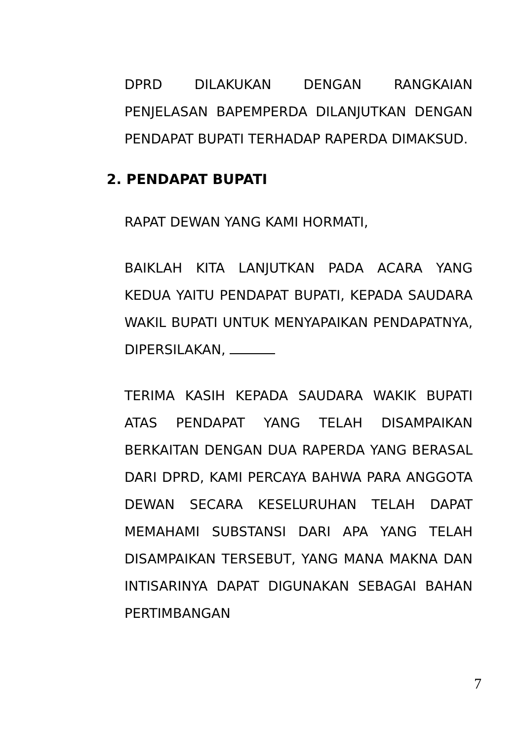DPRD DILAKUKAN DENGAN RANGKAIAN PENJELASAN BAPEMPERDA DILANJUTKAN DENGAN PENDAPAT BUPATI TERHADAP RAPERDA DIMAKSUD.
2. PENDAPAT BUPATI
RAPAT DEWAN YANG KAMI HORMATI,
BAIKLAH KITA LANJUTKAN PADA ACARA YANG KEDUA YAITU PENDAPAT BUPATI, KEPADA SAUDARA WAKIL BUPATI UNTUK MENYAPAIKAN PENDAPATNYA, DIPERSILAKAN,
TERIMA KASIH KEPADA SAUDARA WAKIK BUPATI ATAS PENDAPAT YANG TELAH DISAMPAIKAN BERKAITAN DENGAN DUA RAPERDA YANG BERASAL DARI DPRD, KAMI PERCAYA BAHWA PARA ANGGOTA DEWAN SECARA KESELURUHAN TELAH DAPAT MEMAHAMI SUBSTANSI DARI APA YANG TELAH DISAMPAIKAN TERSEBUT, YANG MANA MAKNA DAN INTISARINYA DAPAT DIGUNAKAN SEBAGAI BAHAN PERTIMBANGAN
7